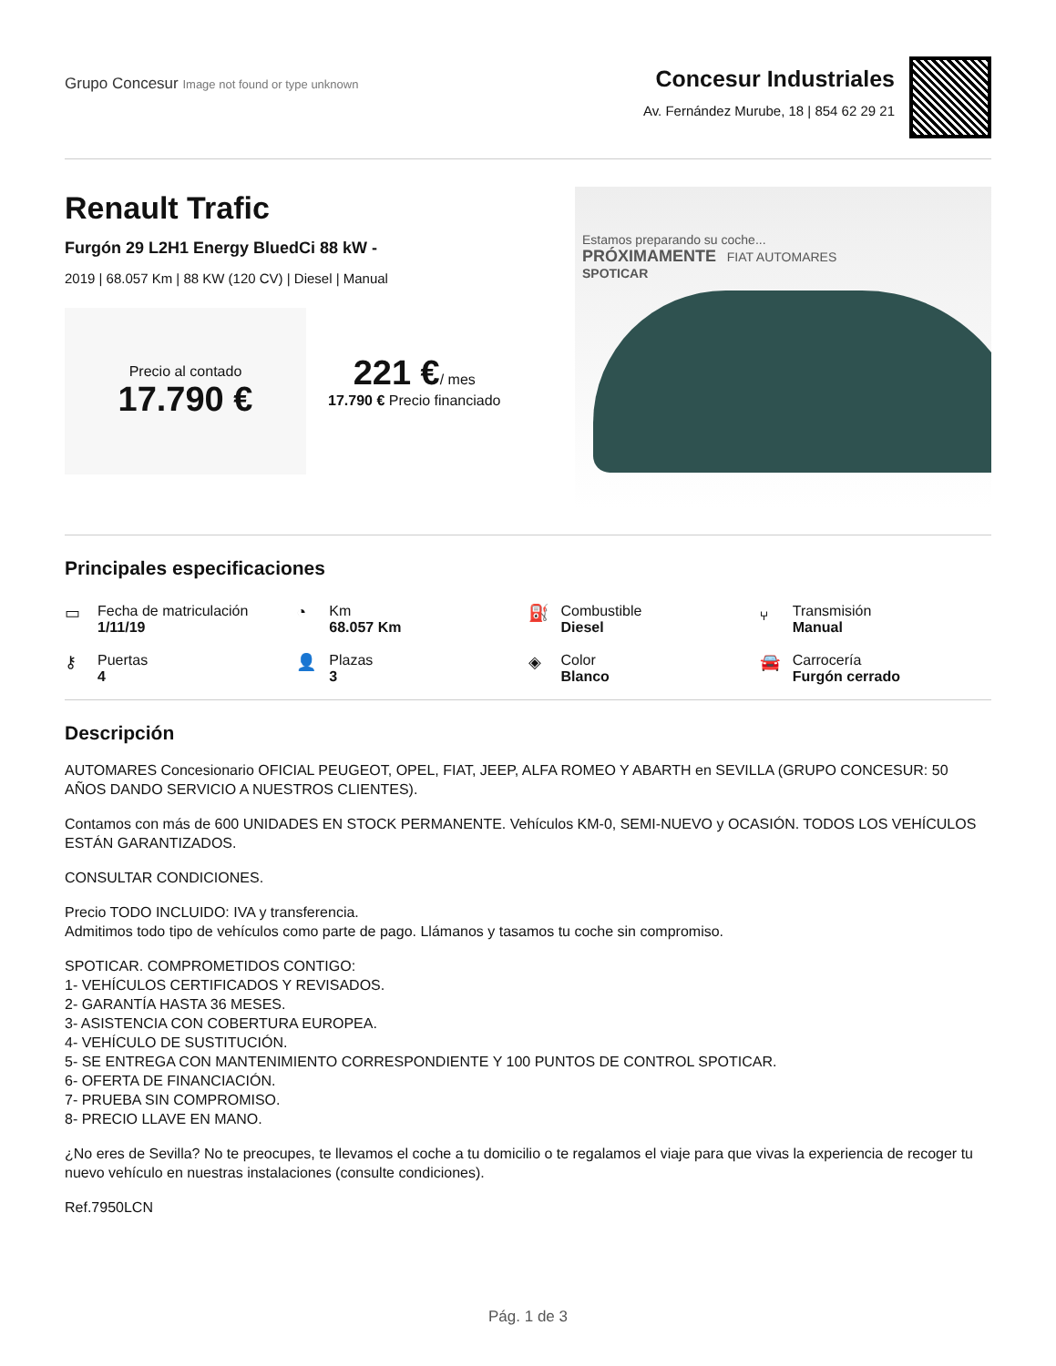Grupo Concesur Image not found or type unknown
Concesur Industriales
Av. Fernández Murube, 18 | 854 62 29 21
Renault Trafic
Furgón 29 L2H1 Energy BluedCi 88 kW -
2019 | 68.057 Km | 88 KW (120 CV) | Diesel | Manual
Precio al contado
17.790 €
221 €/ mes
17.790 € Precio financiado
Estamos preparando su coche...
PRÓXIMAMENTE FIAT AUTOMARES
SPOTICAR
Principales especificaciones
▭ Fecha de matriculación
1/11/19
◔ Km
68.057 Km
⛽ Combustible
Diesel
⑂ Transmisión
Manual
⚷ Puertas
4
👤 Plazas
3
◈ Color
Blanco
🚘 Carrocería
Furgón cerrado
Descripción
AUTOMARES Concesionario OFICIAL PEUGEOT, OPEL, FIAT, JEEP, ALFA ROMEO Y ABARTH en SEVILLA (GRUPO CONCESUR: 50 AÑOS DANDO SERVICIO A NUESTROS CLIENTES).
Contamos con más de 600 UNIDADES EN STOCK PERMANENTE. Vehículos KM-0, SEMI-NUEVO y OCASIÓN. TODOS LOS VEHÍCULOS ESTÁN GARANTIZADOS.
CONSULTAR CONDICIONES.
Precio TODO INCLUIDO: IVA y transferencia.
Admitimos todo tipo de vehículos como parte de pago. Llámanos y tasamos tu coche sin compromiso.
SPOTICAR. COMPROMETIDOS CONTIGO:
1- VEHÍCULOS CERTIFICADOS Y REVISADOS.
2- GARANTÍA HASTA 36 MESES.
3- ASISTENCIA CON COBERTURA EUROPEA.
4- VEHÍCULO DE SUSTITUCIÓN.
5- SE ENTREGA CON MANTENIMIENTO CORRESPONDIENTE Y 100 PUNTOS DE CONTROL SPOTICAR.
6- OFERTA DE FINANCIACIÓN.
7- PRUEBA SIN COMPROMISO.
8- PRECIO LLAVE EN MANO.
¿No eres de Sevilla? No te preocupes, te llevamos el coche a tu domicilio o te regalamos el viaje para que vivas la experiencia de recoger tu nuevo vehículo en nuestras instalaciones (consulte condiciones).
Ref.7950LCN
Pág. 1 de 3